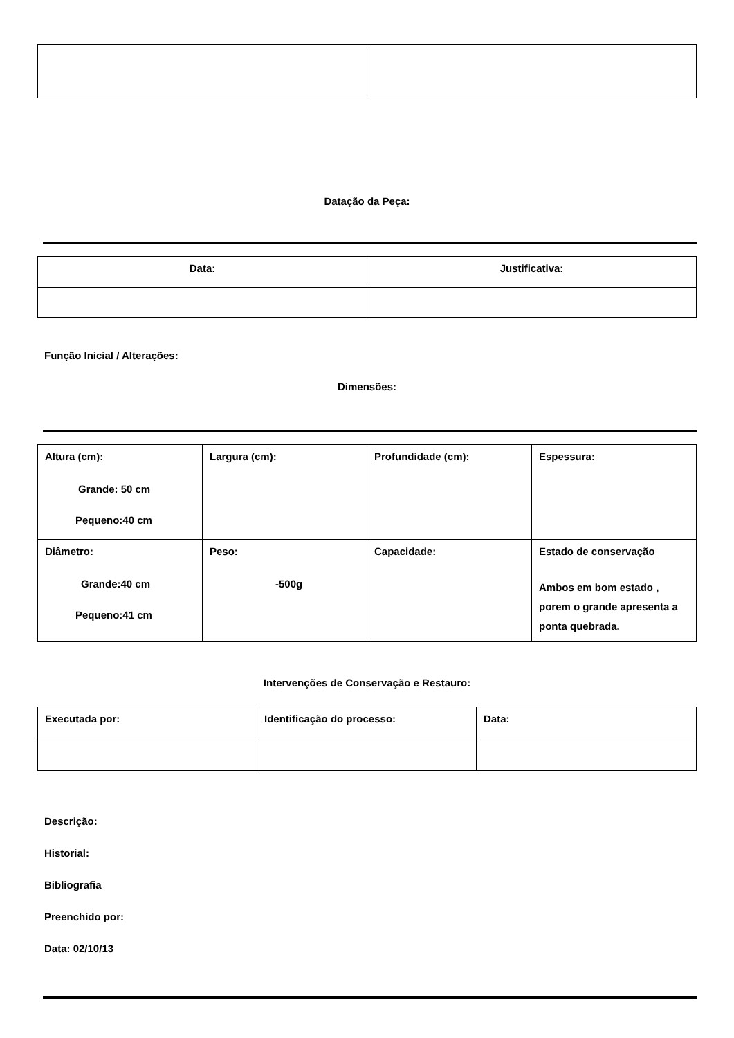Datação da Peça:
| Data: | Justificativa: |
Função Inicial / Alterações:
Dimensões:
| Altura (cm): Grande: 50 cm Pequeno:40 cm | Largura (cm): | Profundidade (cm): | Espessura: |
| Diâmetro: Grande:40 cm Pequeno:41 cm | Peso: -500g | Capacidade: | Estado de conservação Ambos em bom estado , porem o grande apresenta a ponta quebrada. |
Intervenções de Conservação e Restauro:
| Executada por: | Identificação do processo: | Data: |
Descrição:
Historial:
Bibliografia
Preenchido por:
Data: 02/10/13